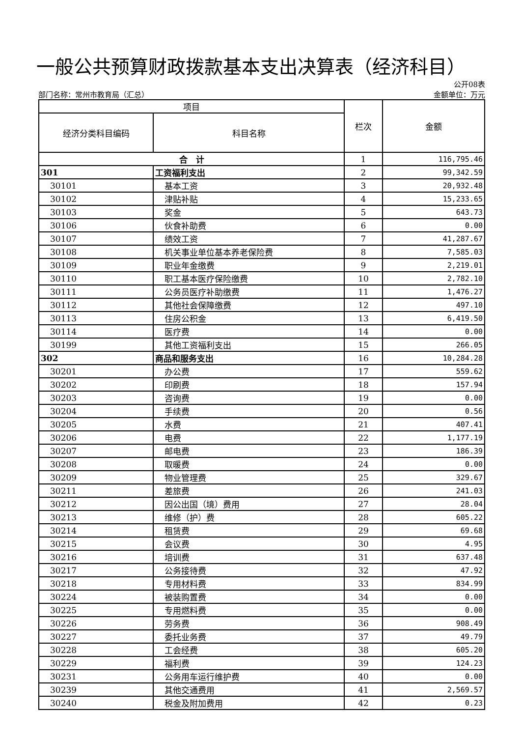一般公共预算财政拨款基本支出决算表（经济科目）
公开08表
部门名称：常州市教育局（汇总） 金额单位：万元
| 项目 | | 栏次 | 金额 |
| --- | --- | --- | --- |
| 经济分类科目编码 | 科目名称 | | |
| 合 计 | | 1 | 116,795.46 |
| 301 | 工资福利支出 | 2 | 99,342.59 |
| 30101 | 基本工资 | 3 | 20,932.48 |
| 30102 | 津贴补贴 | 4 | 15,233.65 |
| 30103 | 奖金 | 5 | 643.73 |
| 30106 | 伙食补助费 | 6 | 0.00 |
| 30107 | 绩效工资 | 7 | 41,287.67 |
| 30108 | 机关事业单位基本养老保险费 | 8 | 7,585.03 |
| 30109 | 职业年金缴费 | 9 | 2,219.01 |
| 30110 | 职工基本医疗保险缴费 | 10 | 2,782.10 |
| 30111 | 公务员医疗补助缴费 | 11 | 1,476.27 |
| 30112 | 其他社会保障缴费 | 12 | 497.10 |
| 30113 | 住房公积金 | 13 | 6,419.50 |
| 30114 | 医疗费 | 14 | 0.00 |
| 30199 | 其他工资福利支出 | 15 | 266.05 |
| 302 | 商品和服务支出 | 16 | 10,284.28 |
| 30201 | 办公费 | 17 | 559.62 |
| 30202 | 印刷费 | 18 | 157.94 |
| 30203 | 咨询费 | 19 | 0.00 |
| 30204 | 手续费 | 20 | 0.56 |
| 30205 | 水费 | 21 | 407.41 |
| 30206 | 电费 | 22 | 1,177.19 |
| 30207 | 邮电费 | 23 | 186.39 |
| 30208 | 取暖费 | 24 | 0.00 |
| 30209 | 物业管理费 | 25 | 329.67 |
| 30211 | 差旅费 | 26 | 241.03 |
| 30212 | 因公出国（境）费用 | 27 | 28.04 |
| 30213 | 维修（护）费 | 28 | 605.22 |
| 30214 | 租赁费 | 29 | 69.68 |
| 30215 | 会议费 | 30 | 4.95 |
| 30216 | 培训费 | 31 | 637.48 |
| 30217 | 公务接待费 | 32 | 47.92 |
| 30218 | 专用材料费 | 33 | 834.99 |
| 30224 | 被装购置费 | 34 | 0.00 |
| 30225 | 专用燃料费 | 35 | 0.00 |
| 30226 | 劳务费 | 36 | 908.49 |
| 30227 | 委托业务费 | 37 | 49.79 |
| 30228 | 工会经费 | 38 | 605.20 |
| 30229 | 福利费 | 39 | 124.23 |
| 30231 | 公务用车运行维护费 | 40 | 0.00 |
| 30239 | 其他交通费用 | 41 | 2,569.57 |
| 30240 | 税金及附加费用 | 42 | 0.23 |